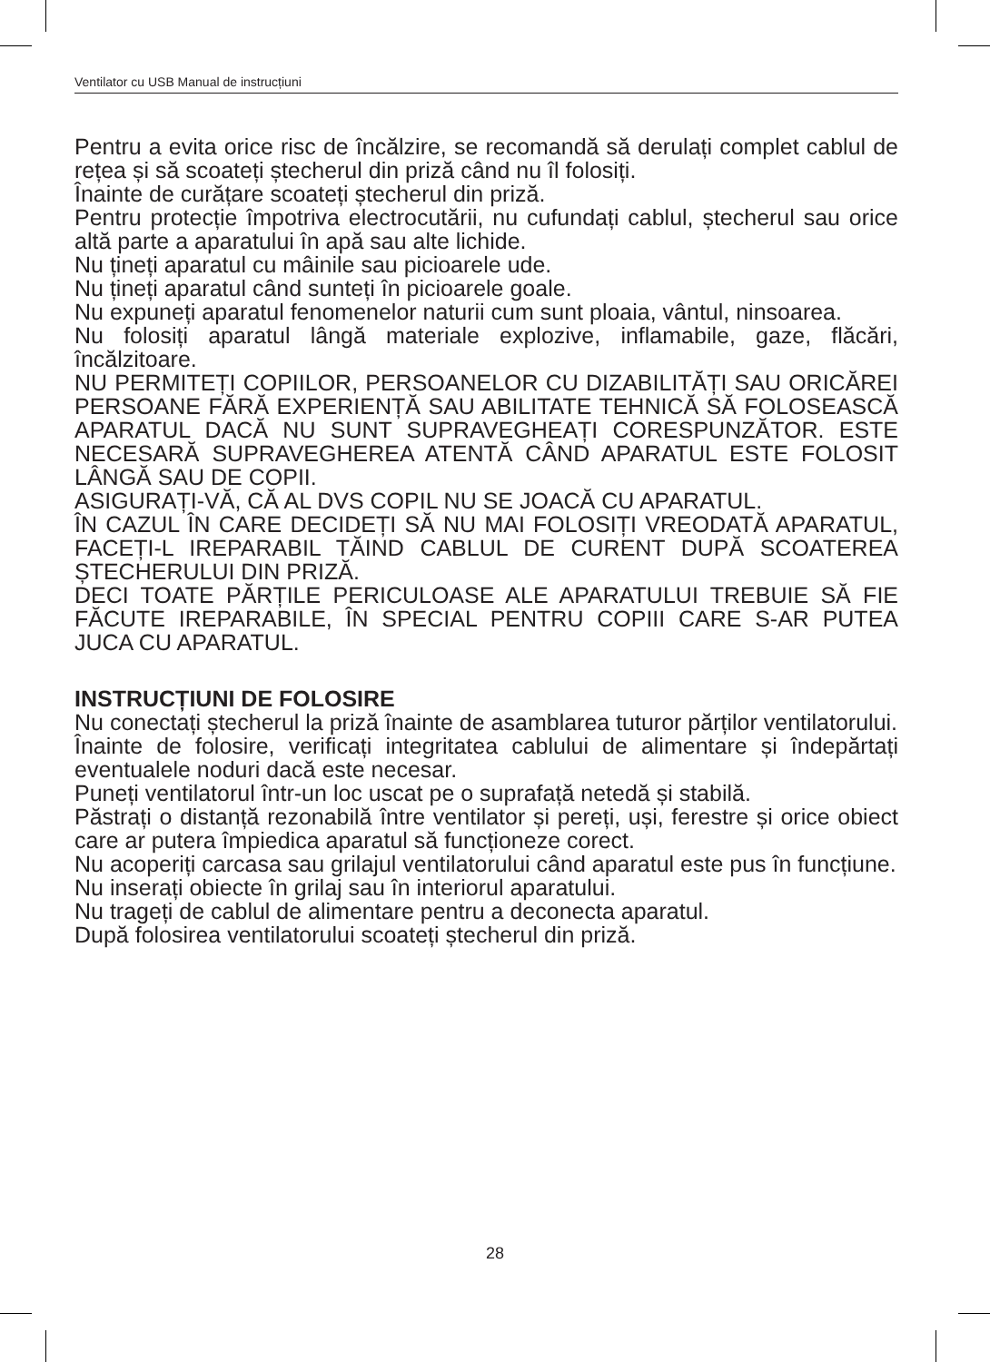Ventilator cu USB Manual de instrucțiuni
Pentru a evita orice risc de încălzire, se recomandă să derulați complet cablul de rețea și să scoateți ștecherul din priză când nu îl folosiți.
Înainte de curățare scoateți ștecherul din priză.
Pentru protecție împotriva electrocutării, nu cufundați cablul, ștecherul sau orice altă parte a aparatului în apă sau alte lichide.
Nu țineți aparatul cu mâinile sau picioarele ude.
Nu țineți aparatul când sunteți în picioarele goale.
Nu expuneți aparatul fenomenelor naturii cum sunt ploaia, vântul, ninsoarea.
Nu folosiți aparatul lângă materiale explozive, inflamabile, gaze, flăcări, încălzitoare.
NU PERMITEȚI COPIILOR, PERSOANELOR CU DIZABILITĂȚI SAU ORICĂREI PERSOANE FĂRĂ EXPERIENȚĂ SAU ABILITATE TEHNICĂ SĂ FOLOSEASCĂ APARATUL DACĂ NU SUNT SUPRAVEGHEAȚI CORESPUNZĂTOR. ESTE NECESARĂ SUPRAVEGHEREA ATENTĂ CÂND APARATUL ESTE FOLOSIT LÂNGĂ SAU DE COPII.
ASIGURAȚI-VĂ, CĂ AL DVS COPIL NU SE JOACĂ CU APARATUL.
ÎN CAZUL ÎN CARE DECIDEȚI SĂ NU MAI FOLOSIȚI VREODATĂ APARATUL, FACEȚI-L IREPARABIL TĂIND CABLUL DE CURENT DUPĂ SCOATEREA ȘTECHERULUI DIN PRIZĂ.
DECI TOATE PĂRȚILE PERICULOASE ALE APARATULUI TREBUIE SĂ FIE FĂCUTE IREPARABILE, ÎN SPECIAL PENTRU COPIII CARE S-AR PUTEA JUCA CU APARATUL.
INSTRUCȚIUNI DE FOLOSIRE
Nu conectați ștecherul la priză înainte de asamblarea tuturor părților ventilatorului.
Înainte de folosire, verificați integritatea cablului de alimentare și îndepărtați eventualele noduri dacă este necesar.
Puneți ventilatorul într-un loc uscat pe o suprafață netedă și stabilă.
Păstrați o distanță rezonabilă între ventilator și pereți, uși, ferestre și orice obiect care ar putera împiedica aparatul să funcționeze corect.
Nu acoperiți carcasa sau grilajul ventilatorului când aparatul este pus în funcțiune.
Nu inserați obiecte în grilaj sau în interiorul aparatului.
Nu trageți de cablul de alimentare pentru a deconecta aparatul.
După folosirea ventilatorului scoateți ștecherul din priză.
28